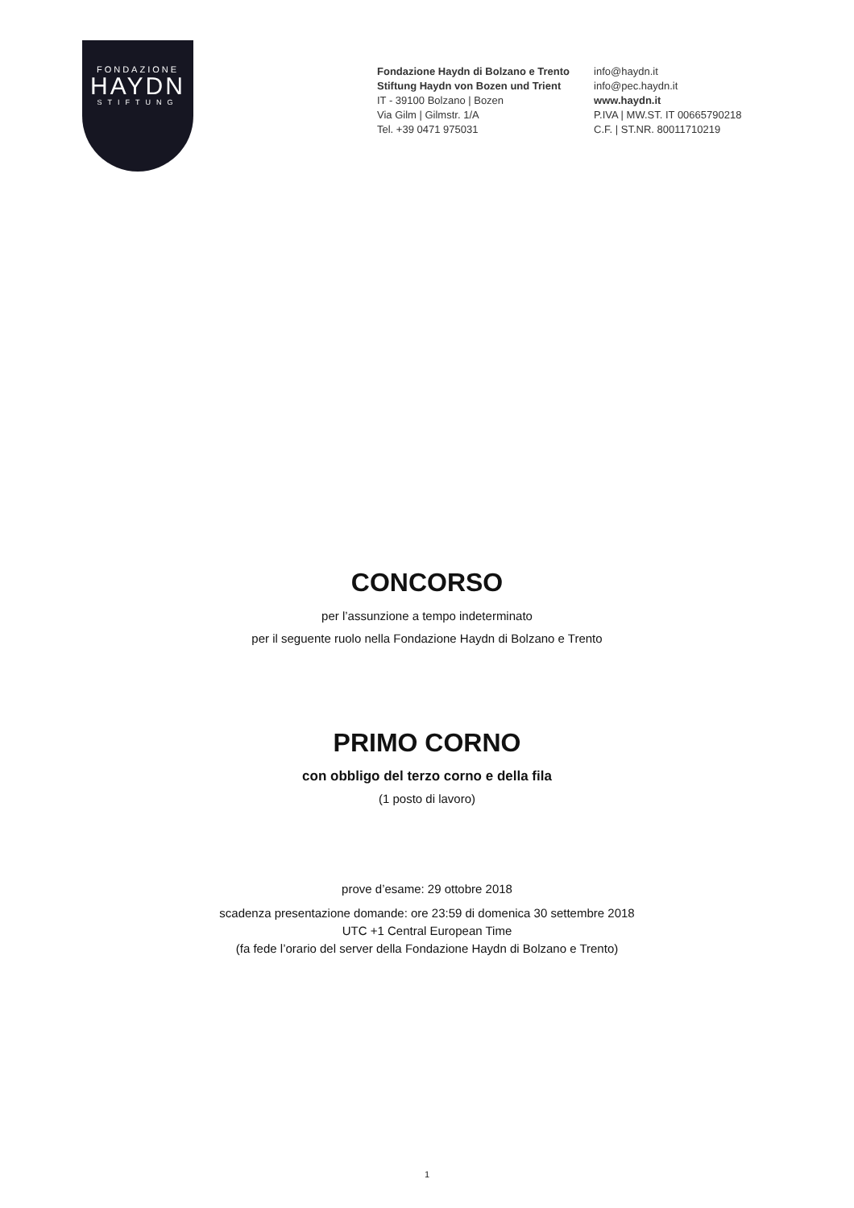FONDAZIONE
HAYDN
STIFTUNG
Fondazione Haydn di Bolzano e Trento
Stiftung Haydn von Bozen und Trient
IT - 39100 Bolzano | Bozen
Via Gilm | Gilmstr. 1/A
Tel. +39 0471 975031
info@haydn.it
info@pec.haydn.it
www.haydn.it
P.IVA | MW.ST. IT 00665790218
C.F. | ST.NR. 80011710219
CONCORSO
per l’assunzione a tempo indeterminato
per il seguente ruolo nella Fondazione Haydn di Bolzano e Trento
PRIMO CORNO
con obbligo del terzo corno e della fila
(1 posto di lavoro)
prove d’esame: 29 ottobre 2018
scadenza presentazione domande: ore 23:59 di domenica 30 settembre 2018
UTC +1 Central European Time
(fa fede l’orario del server della Fondazione Haydn di Bolzano e Trento)
1